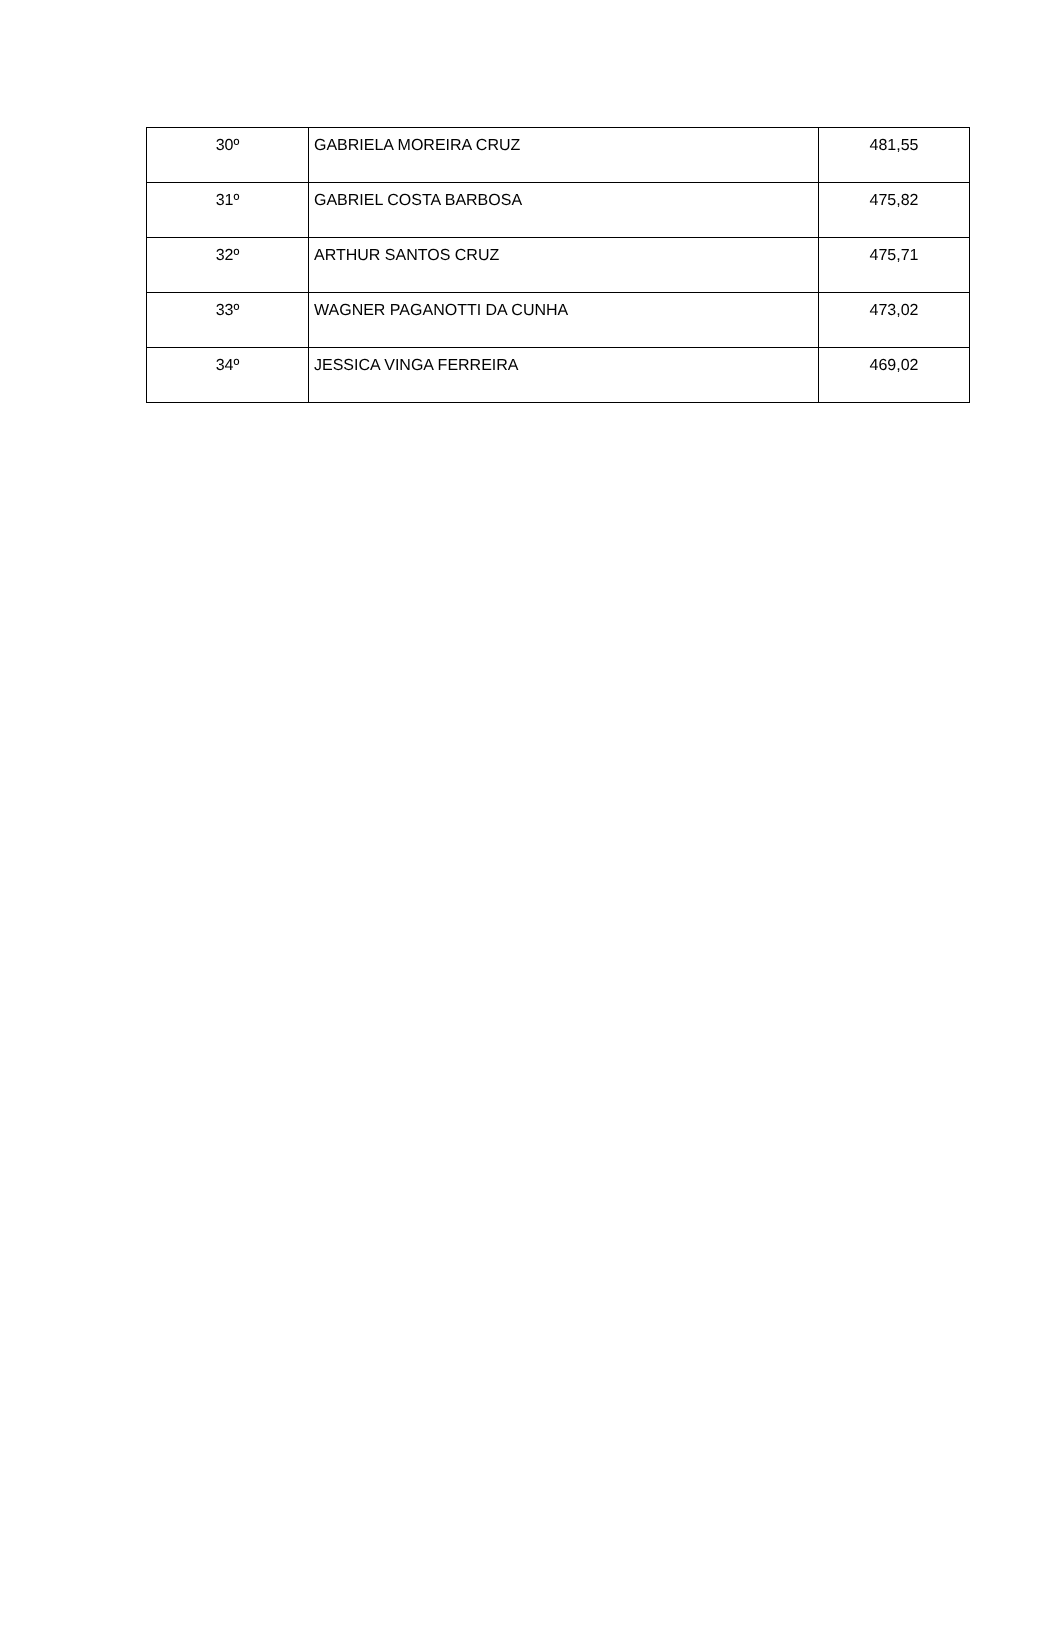| 30º | GABRIELA MOREIRA CRUZ | 481,55 |
| 31º | GABRIEL COSTA BARBOSA | 475,82 |
| 32º | ARTHUR SANTOS CRUZ | 475,71 |
| 33º | WAGNER PAGANOTTI DA CUNHA | 473,02 |
| 34º | JESSICA VINGA FERREIRA | 469,02 |